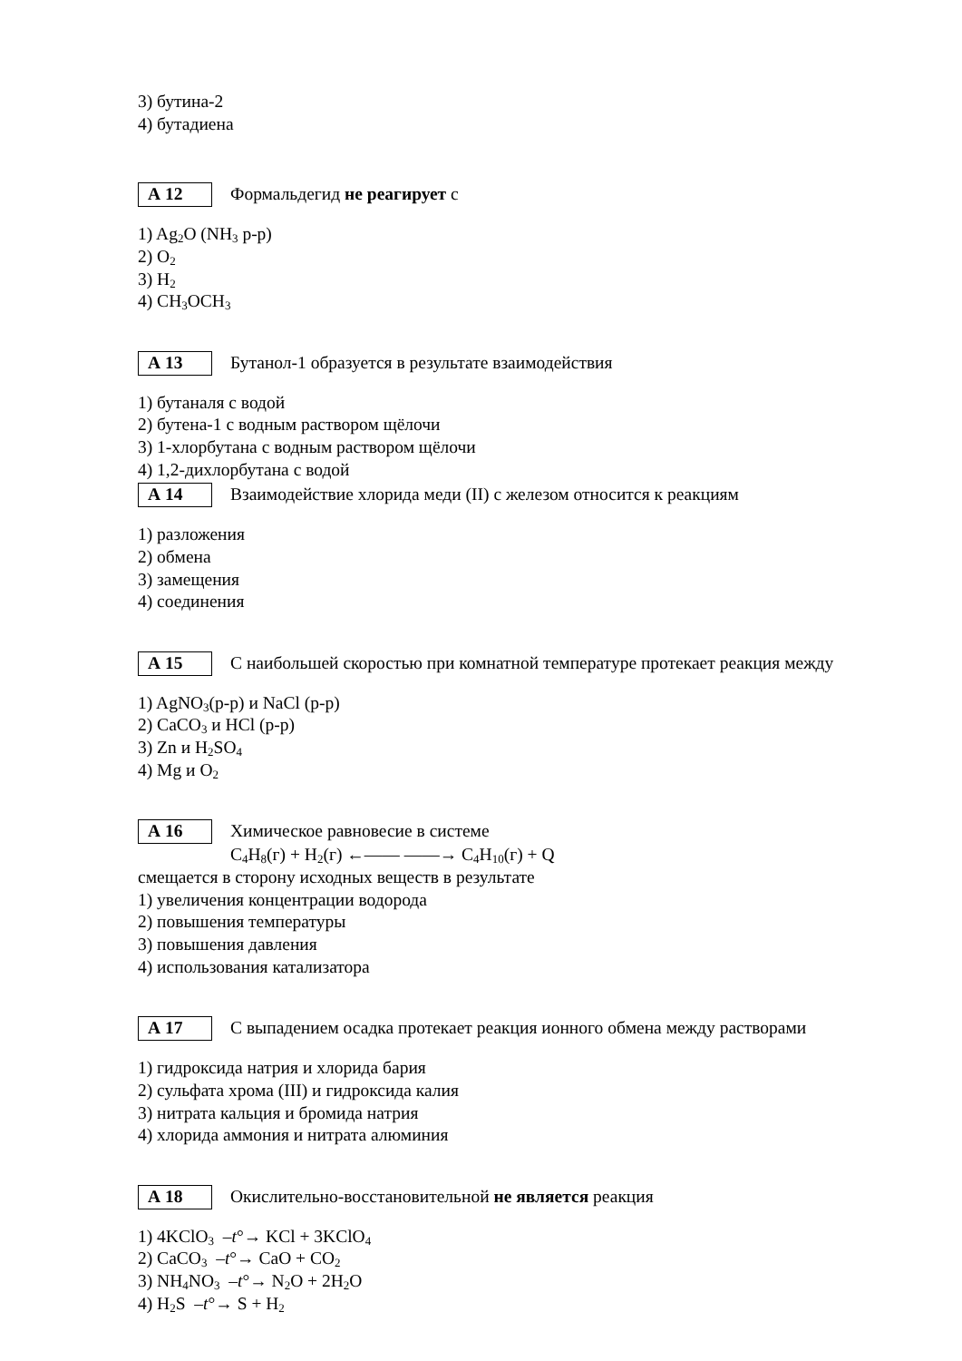3) бутина-2
4) бутадиена
А 12 Формальдегид не реагирует с
1) Ag<sub>2</sub>O (NH<sub>3</sub> р-р)
2) O<sub>2</sub>
3) H<sub>2</sub>
4) CH<sub>3</sub>OCH<sub>3</sub>
А 13 Бутанол-1 образуется в результате взаимодействия
1) бутаналя с водой
2) бутена-1 с водным раствором щёлочи
3) 1-хлорбутана с водным раствором щёлочи
4) 1,2-дихлорбутана с водой
А 14 Взаимодействие хлорида меди (II) с железом относится к реакциям
1) разложения
2) обмена
3) замещения
4) соединения
А 15 С наибольшей скоростью при комнатной температуре протекает реакция между
1) AgNO<sub>3</sub>(р-р) и NaCl (р-р)
2) CaCO<sub>3</sub> и HCl (р-р)
3) Zn и H<sub>2</sub>SO<sub>4</sub>
4) Mg и O<sub>2</sub>
А 16 Химическое равновесие в системе
C<sub>4</sub>H<sub>8</sub>(г) + H<sub>2</sub>(г) ←—— ——→ C<sub>4</sub>H<sub>10</sub>(г) + Q
смещается в сторону исходных веществ в результате
1) увеличения концентрации водорода
2) повышения температуры
3) повышения давления
4) использования катализатора
А 17 С выпадением осадка протекает реакция ионного обмена между растворами
1) гидроксида натрия и хлорида бария
2) сульфата хрома (III) и гидроксида калия
3) нитрата кальция и бромида натрия
4) хлорида аммония и нитрата алюминия
А 18 Окислительно-восстановительной не является реакция
1) 4KClO<sub>3</sub> –t°→ KCl + 3KClO<sub>4</sub>
2) CaCO<sub>3</sub> –t°→ CaO + CO<sub>2</sub>
3) NH<sub>4</sub>NO<sub>3</sub> –t°→ N<sub>2</sub>O + 2H<sub>2</sub>O
4) H<sub>2</sub>S –t°→ S + H<sub>2</sub>